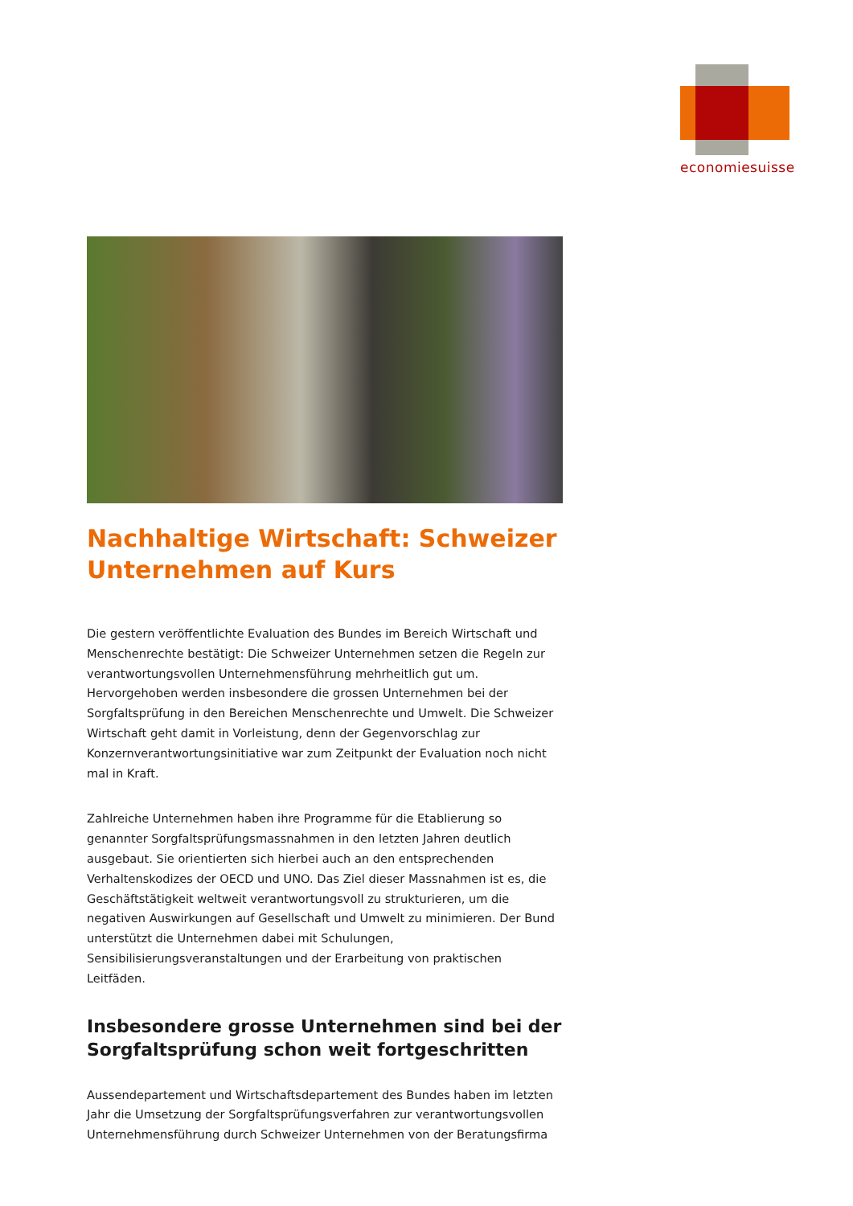economiesuisse
Nachhaltige Wirtschaft: Schweizer Unternehmen auf Kurs
Die gestern veröffentlichte Evaluation des Bundes im Bereich Wirtschaft und Menschenrechte bestätigt: Die Schweizer Unternehmen setzen die Regeln zur verantwortungsvollen Unternehmensführung mehrheitlich gut um. Hervorgehoben werden insbesondere die grossen Unternehmen bei der Sorgfaltsprüfung in den Bereichen Menschenrechte und Umwelt. Die Schweizer Wirtschaft geht damit in Vorleistung, denn der Gegenvorschlag zur Konzernverantwortungsinitiative war zum Zeitpunkt der Evaluation noch nicht mal in Kraft.
Zahlreiche Unternehmen haben ihre Programme für die Etablierung so genannter Sorgfaltsprüfungsmassnahmen in den letzten Jahren deutlich ausgebaut. Sie orientierten sich hierbei auch an den entsprechenden Verhaltenskodizes der OECD und UNO. Das Ziel dieser Massnahmen ist es, die Geschäftstätigkeit weltweit verantwortungsvoll zu strukturieren, um die negativen Auswirkungen auf Gesellschaft und Umwelt zu minimieren. Der Bund unterstützt die Unternehmen dabei mit Schulungen, Sensibilisierungsveranstaltungen und der Erarbeitung von praktischen Leitfäden.
Insbesondere grosse Unternehmen sind bei der Sorgfaltsprüfung schon weit fortgeschritten
Aussendepartement und Wirtschaftsdepartement des Bundes haben im letzten Jahr die Umsetzung der Sorgfaltsprüfungsverfahren zur verantwortungsvollen Unternehmensführung durch Schweizer Unternehmen von der Beratungsfirma